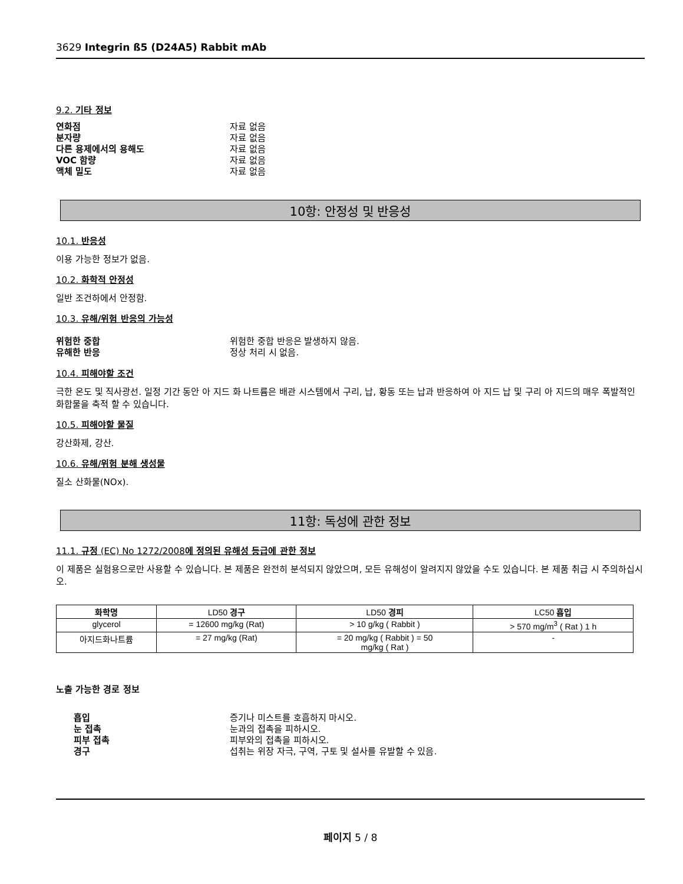3629 Integrin ß5 (D24A5) Rabbit mAb
9.2. 기타 정보
연화점 자료 없음
분자량 자료 없음
다른 용제에서의 용해도 자료 없음
VOC 함량 자료 없음
액체 밀도 자료 없음
10항: 안정성 및 반응성
10.1. 반응성
이용 가능한 정보가 없음.
10.2. 화학적 안정성
일반 조건하에서 안정함.
10.3. 유해/위험 반응의 가능성
위험한 중합 위험한 중합 반응은 발생하지 않음.
유해한 반응 정상 처리 시 없음.
10.4. 피해야할 조건
극한 온도 및 직사광선. 일정 기간 동안 아 지드 화 나트륨은 배관 시스템에서 구리, 납, 황동 또는 납과 반응하여 아 지드 납 및 구리 아 지드의 매우 폭발적인 화합물을 축적 할 수 있습니다.
10.5. 피해야할 물질
강산화제, 강산.
10.6. 유해/위험 분해 생성물
질소 산화물(NOx).
11항: 독성에 관한 정보
11.1. 규정 (EC) No 1272/2008에 정의된 유해성 등급에 관한 정보
이 제품은 실험용으로만 사용할 수 있습니다. 본 제품은 완전히 분석되지 않았으며, 모든 유해성이 알려지지 않았을 수도 있습니다. 본 제품 취급 시 주의하십시오.
| 화학명 | LD50 경구 | LD50 경피 | LC50 흡입 |
| --- | --- | --- | --- |
| glycerol | = 12600 mg/kg (Rat) | > 10 g/kg ( Rabbit ) | > 570 mg/m<sup>3</sup> ( Rat ) 1 h |
| 아지드화나트륨 | = 27 mg/kg (Rat) | = 20 mg/kg ( Rabbit ) = 50 mg/kg ( Rat ) | - |
노출 가능한 경로 정보
흡입 증기나 미스트를 호흡하지 마시오.
눈 접촉 눈과의 접촉을 피하시오.
피부 접촉 피부와의 접촉을 피하시오.
경구 섭취는 위장 자극, 구역, 구토 및 설사를 유발할 수 있음.
페이지 5 / 8